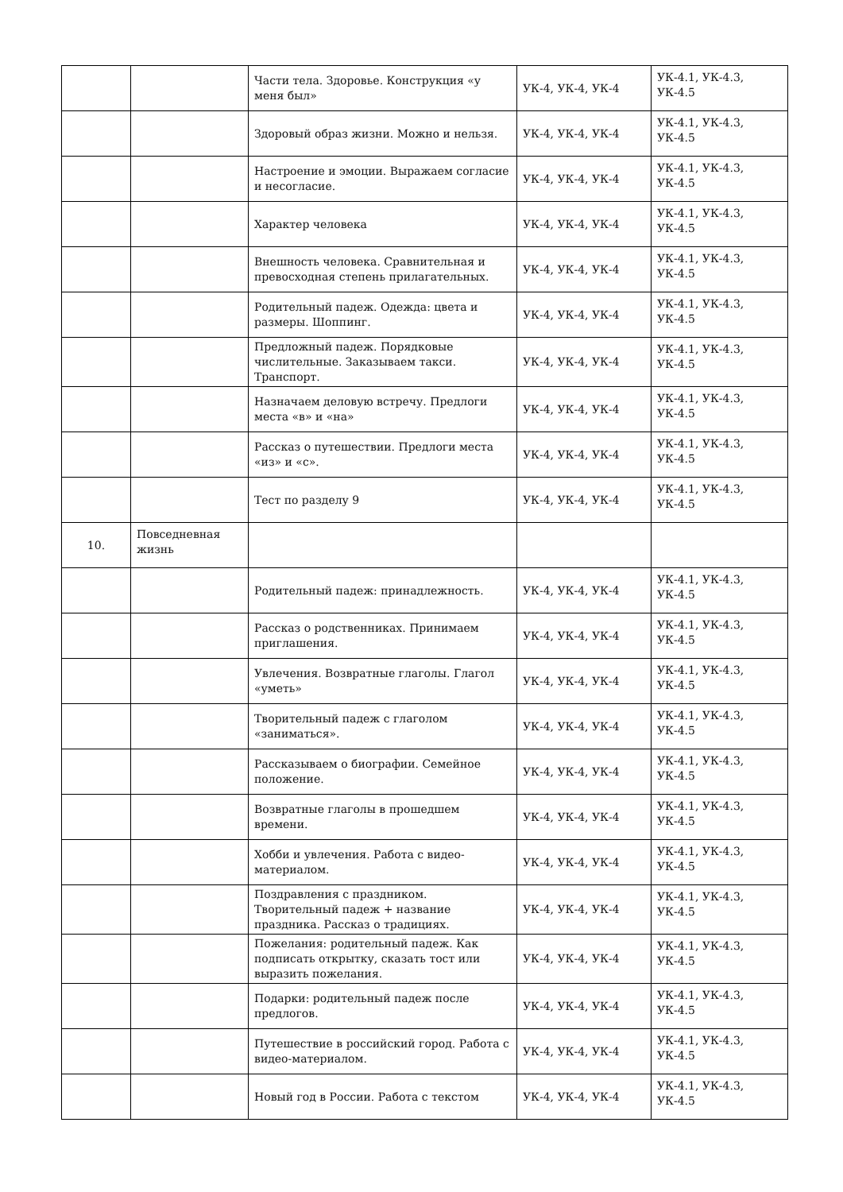| | | Части тела. Здоровье. Конструкция «у меня был» | УК-4, УК-4, УК-4 | УК-4.1, УК-4.3, УК-4.5 |
| | | Здоровый образ жизни. Можно и нельзя. | УК-4, УК-4, УК-4 | УК-4.1, УК-4.3, УК-4.5 |
| | | Настроение и эмоции. Выражаем согласие и несогласие. | УК-4, УК-4, УК-4 | УК-4.1, УК-4.3, УК-4.5 |
| | | Характер человека | УК-4, УК-4, УК-4 | УК-4.1, УК-4.3, УК-4.5 |
| | | Внешность человека. Сравнительная и превосходная степень прилагательных. | УК-4, УК-4, УК-4 | УК-4.1, УК-4.3, УК-4.5 |
| | | Родительный падеж. Одежда: цвета и размеры. Шоппинг. | УК-4, УК-4, УК-4 | УК-4.1, УК-4.3, УК-4.5 |
| | | Предложный падеж. Порядковые числительные. Заказываем такси. Транспорт. | УК-4, УК-4, УК-4 | УК-4.1, УК-4.3, УК-4.5 |
| | | Назначаем деловую встречу. Предлоги места «в» и «на» | УК-4, УК-4, УК-4 | УК-4.1, УК-4.3, УК-4.5 |
| | | Рассказ о путешествии. Предлоги места «из» и «с». | УК-4, УК-4, УК-4 | УК-4.1, УК-4.3, УК-4.5 |
| | | Тест по разделу 9 | УК-4, УК-4, УК-4 | УК-4.1, УК-4.3, УК-4.5 |
| 10. | Повседневная жизнь | | | |
| | | Родительный падеж: принадлежность. | УК-4, УК-4, УК-4 | УК-4.1, УК-4.3, УК-4.5 |
| | | Рассказ о родственниках. Принимаем приглашения. | УК-4, УК-4, УК-4 | УК-4.1, УК-4.3, УК-4.5 |
| | | Увлечения. Возвратные глаголы. Глагол «уметь» | УК-4, УК-4, УК-4 | УК-4.1, УК-4.3, УК-4.5 |
| | | Творительный падеж с глаголом «заниматься». | УК-4, УК-4, УК-4 | УК-4.1, УК-4.3, УК-4.5 |
| | | Рассказываем о биографии. Семейное положение. | УК-4, УК-4, УК-4 | УК-4.1, УК-4.3, УК-4.5 |
| | | Возвратные глаголы в прошедшем времени. | УК-4, УК-4, УК-4 | УК-4.1, УК-4.3, УК-4.5 |
| | | Хобби и увлечения. Работа с видео-материалом. | УК-4, УК-4, УК-4 | УК-4.1, УК-4.3, УК-4.5 |
| | | Поздравления с праздником. Творительный падеж + название праздника. Рассказ о традициях. | УК-4, УК-4, УК-4 | УК-4.1, УК-4.3, УК-4.5 |
| | | Пожелания: родительный падеж. Как подписать открытку, сказать тост или выразить пожелания. | УК-4, УК-4, УК-4 | УК-4.1, УК-4.3, УК-4.5 |
| | | Подарки: родительный падеж после предлогов. | УК-4, УК-4, УК-4 | УК-4.1, УК-4.3, УК-4.5 |
| | | Путешествие в российский город. Работа с видео-материалом. | УК-4, УК-4, УК-4 | УК-4.1, УК-4.3, УК-4.5 |
| | | Новый год в России. Работа с текстом | УК-4, УК-4, УК-4 | УК-4.1, УК-4.3, УК-4.5 |